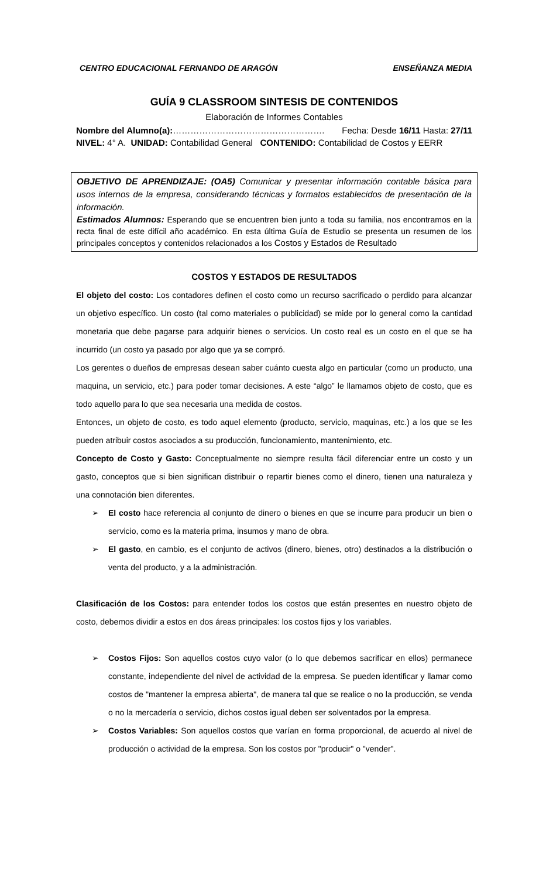CENTRO EDUCACIONAL FERNANDO DE ARAGÓN ENSEÑANZA MEDIA
GUÍA 9 CLASSROOM SINTESIS DE CONTENIDOS
Elaboración de Informes Contables
Nombre del Alumno(a):……………………………………………. Fecha: Desde 16/11 Hasta: 27/11
NIVEL: 4° A. UNIDAD: Contabilidad General CONTENIDO: Contabilidad de Costos y EERR
OBJETIVO DE APRENDIZAJE: (OA5) Comunicar y presentar información contable básica para usos internos de la empresa, considerando técnicas y formatos establecidos de presentación de la información.
Estimados Alumnos: Esperando que se encuentren bien junto a toda su familia, nos encontramos en la recta final de este difícil año académico. En esta última Guía de Estudio se presenta un resumen de los principales conceptos y contenidos relacionados a los Costos y Estados de Resultado
COSTOS Y ESTADOS DE RESULTADOS
El objeto del costo: Los contadores definen el costo como un recurso sacrificado o perdido para alcanzar un objetivo específico. Un costo (tal como materiales o publicidad) se mide por lo general como la cantidad monetaria que debe pagarse para adquirir bienes o servicios. Un costo real es un costo en el que se ha incurrido (un costo ya pasado por algo que ya se compró.
Los gerentes o dueños de empresas desean saber cuánto cuesta algo en particular (como un producto, una maquina, un servicio, etc.) para poder tomar decisiones. A este “algo” le llamamos objeto de costo, que es todo aquello para lo que sea necesaria una medida de costos.
Entonces, un objeto de costo, es todo aquel elemento (producto, servicio, maquinas, etc.) a los que se les pueden atribuir costos asociados a su producción, funcionamiento, mantenimiento, etc.
Concepto de Costo y Gasto: Conceptualmente no siempre resulta fácil diferenciar entre un costo y un gasto, conceptos que si bien significan distribuir o repartir bienes como el dinero, tienen una naturaleza y una connotación bien diferentes.
➢ El costo hace referencia al conjunto de dinero o bienes en que se incurre para producir un bien o servicio, como es la materia prima, insumos y mano de obra.
➢ El gasto, en cambio, es el conjunto de activos (dinero, bienes, otro) destinados a la distribución o venta del producto, y a la administración.
Clasificación de los Costos: para entender todos los costos que están presentes en nuestro objeto de costo, debemos dividir a estos en dos áreas principales: los costos fijos y los variables.
➢ Costos Fijos: Son aquellos costos cuyo valor (o lo que debemos sacrificar en ellos) permanece constante, independiente del nivel de actividad de la empresa. Se pueden identificar y llamar como costos de "mantener la empresa abierta", de manera tal que se realice o no la producción, se venda o no la mercadería o servicio, dichos costos igual deben ser solventados por la empresa.
➢ Costos Variables: Son aquellos costos que varían en forma proporcional, de acuerdo al nivel de producción o actividad de la empresa. Son los costos por "producir" o "vender".